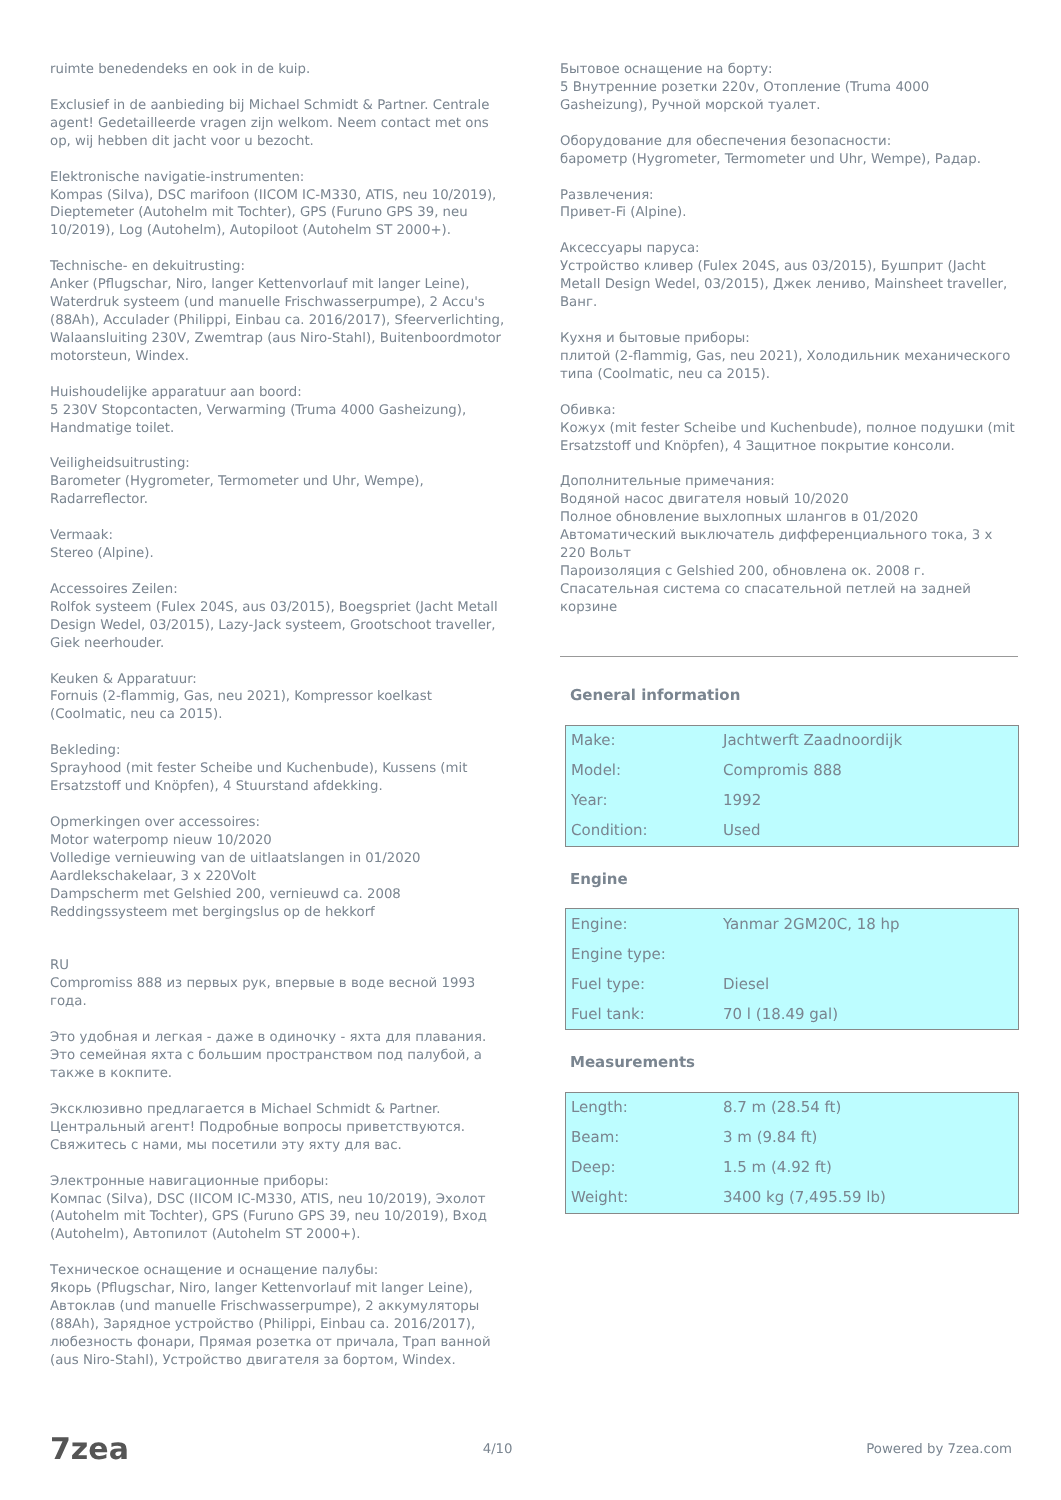ruimte benedendeks en ook in de kuip.
Exclusief in de aanbieding bij Michael Schmidt & Partner. Centrale agent! Gedetailleerde vragen zijn welkom. Neem contact met ons op, wij hebben dit jacht voor u bezocht.
Elektronische navigatie-instrumenten:
Kompas (Silva), DSC marifoon (IICOM IC-M330, ATIS, neu 10/2019), Dieptemeter (Autohelm mit Tochter), GPS (Furuno GPS 39, neu 10/2019), Log (Autohelm), Autopiloot (Autohelm ST 2000+).
Technische- en dekuitrusting:
Anker (Pflugschar, Niro, langer Kettenvorlauf mit langer Leine), Waterdruk systeem (und manuelle Frischwasserpumpe), 2 Accu's (88Ah), Acculader (Philippi, Einbau ca. 2016/2017), Sfeerverlichting, Walaansluiting 230V, Zwemtrap (aus Niro-Stahl), Buitenboordmotor motorsteun, Windex.
Huishoudelijke apparatuur aan boord:
5 230V Stopcontacten, Verwarming (Truma 4000 Gasheizung), Handmatige toilet.
Veiligheidsuitrusting:
Barometer (Hygrometer, Termometer und Uhr, Wempe), Radarreflector.
Vermaak:
Stereo (Alpine).
Accessoires Zeilen:
Rolfok systeem (Fulex 204S, aus 03/2015), Boegspriet (Jacht Metall Design Wedel, 03/2015), Lazy-Jack systeem, Grootschoot traveller, Giek neerhouder.
Keuken & Apparatuur:
Fornuis (2-flammig, Gas, neu 2021), Kompressor koelkast (Coolmatic, neu ca 2015).
Bekleding:
Sprayhood (mit fester Scheibe und Kuchenbude), Kussens (mit Ersatzstoff und Knöpfen), 4 Stuurstand afdekking.
Opmerkingen over accessoires:
Motor waterpomp nieuw 10/2020
Volledige vernieuwing van de uitlaatslangen in 01/2020
Aardlekschakelaar, 3 x 220Volt
Dampscherm met Gelshied 200, vernieuwd ca. 2008
Reddingssysteem met bergingslus op de hekkorf
RU
Compromiss 888 из первых рук, впервые в воде весной 1993 года.
Это удобная и легкая - даже в одиночку - яхта для плавания. Это семейная яхта с большим пространством под палубой, а также в кокпите.
Эксклюзивно предлагается в Michael Schmidt & Partner. Центральный агент! Подробные вопросы приветствуются. Свяжитесь с нами, мы посетили эту яхту для вас.
Электронные навигационные приборы:
Компас (Silva), DSC (IICOM IC-M330, ATIS, neu 10/2019), Эхолот (Autohelm mit Tochter), GPS (Furuno GPS 39, neu 10/2019), Вход (Autohelm), Автопилот (Autohelm ST 2000+).
Техническое оснащение и оснащение палубы:
Якорь (Pflugschar, Niro, langer Kettenvorlauf mit langer Leine), Автоклав (und manuelle Frischwasserpumpe), 2 аккумуляторы (88Ah), Зарядное устройство (Philippi, Einbau ca. 2016/2017), любезность фонари, Прямая розетка от причала, Трап ванной (aus Niro-Stahl), Устройство двигателя за бортом, Windex.
Бытовое оснащение на борту:
5 Внутренние розетки 220v, Отопление (Truma 4000 Gasheizung), Ручной морской туалет.
Оборудование для обеспечения безопасности:
барометр (Hygrometer, Termometer und Uhr, Wempe), Радар.
Развлечения:
Привет-Fi (Alpine).
Аксессуары паруса:
Устройство кливер (Fulex 204S, aus 03/2015), Бушприт (Jacht Metall Design Wedel, 03/2015), Джек лениво, Mainsheet traveller, Ванг.
Кухня и бытовые приборы:
плитой (2-flammig, Gas, neu 2021), Холодильник механического типа (Coolmatic, neu ca 2015).
Обивка:
Кожух (mit fester Scheibe und Kuchenbude), полное подушки (mit Ersatzstoff und Knöpfen), 4 Защитное покрытие консоли.
Дополнительные примечания:
Водяной насос двигателя новый 10/2020
Полное обновление выхлопных шлангов в 01/2020
Автоматический выключатель дифференциального тока, 3 x 220 Вольт
Пароизоляция с Gelshied 200, обновлена ок. 2008 г.
Спасательная система со спасательной петлей на задней корзине
General information
| Make: | Jachtwerft Zaadnoordijk |
| Model: | Compromis 888 |
| Year: | 1992 |
| Condition: | Used |
Engine
| Engine: | Yanmar 2GM20C, 18 hp |
| Engine type: | |
| Fuel type: | Diesel |
| Fuel tank: | 70 l (18.49 gal) |
Measurements
| Length: | 8.7 m (28.54 ft) |
| Beam: | 3 m (9.84 ft) |
| Deep: | 1.5 m (4.92 ft) |
| Weight: | 3400 kg (7,495.59 lb) |
7zea 4/10 Powered by 7zea.com